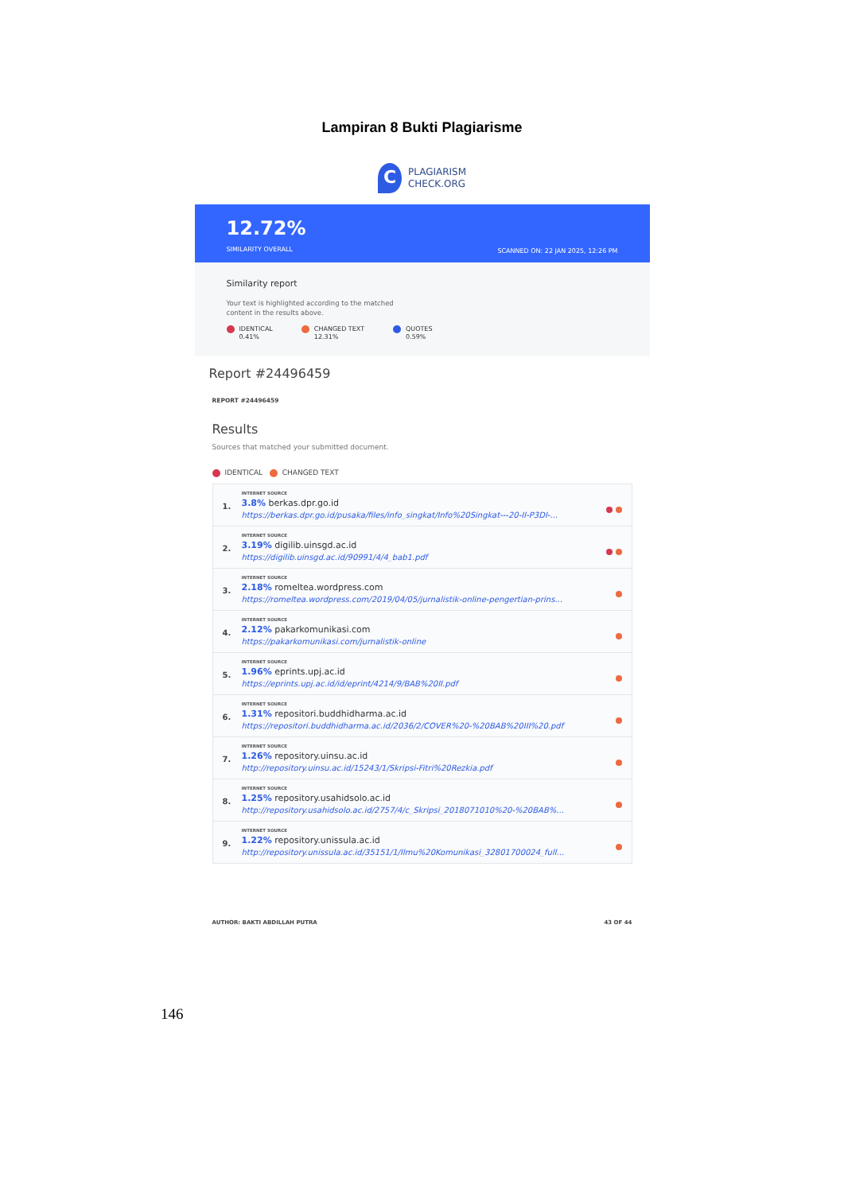Lampiran 8 Bukti Plagiarisme
C
PLAGIARISM
CHECK.ORG
12.72%
SIMILARITY OVERALL
SCANNED ON: 22 JAN 2025, 12:26 PM
Similarity report
Your text is highlighted according to the matched
content in the results above.
IDENTICAL
0.41%
CHANGED TEXT
12.31%
QUOTES
0.59%
Report #24496459
REPORT #24496459
Results
Sources that matched your submitted document.
IDENTICAL CHANGED TEXT
1.
INTERNET SOURCE
3.8% berkas.dpr.go.id
https://berkas.dpr.go.id/pusaka/files/info_singkat/Info%20Singkat---20-II-P3DI-...
2.
INTERNET SOURCE
3.19% digilib.uinsgd.ac.id
https://digilib.uinsgd.ac.id/90991/4/4_bab1.pdf
3.
INTERNET SOURCE
2.18% romeltea.wordpress.com
https://romeltea.wordpress.com/2019/04/05/jurnalistik-online-pengertian-prins...
4.
INTERNET SOURCE
2.12% pakarkomunikasi.com
https://pakarkomunikasi.com/jurnalistik-online
5.
INTERNET SOURCE
1.96% eprints.upj.ac.id
https://eprints.upj.ac.id/id/eprint/4214/9/BAB%20II.pdf
6.
INTERNET SOURCE
1.31% repositori.buddhidharma.ac.id
https://repositori.buddhidharma.ac.id/2036/2/COVER%20-%20BAB%20III%20.pdf
7.
INTERNET SOURCE
1.26% repository.uinsu.ac.id
http://repository.uinsu.ac.id/15243/1/Skripsi-Fitri%20Rezkia.pdf
8.
INTERNET SOURCE
1.25% repository.usahidsolo.ac.id
http://repository.usahidsolo.ac.id/2757/4/c_Skripsi_2018071010%20-%20BAB%...
9.
INTERNET SOURCE
1.22% repository.unissula.ac.id
http://repository.unissula.ac.id/35151/1/Ilmu%20Komunikasi_32801700024_full...
AUTHOR: BAKTI ABDILLAH PUTRA 43 OF 44
146